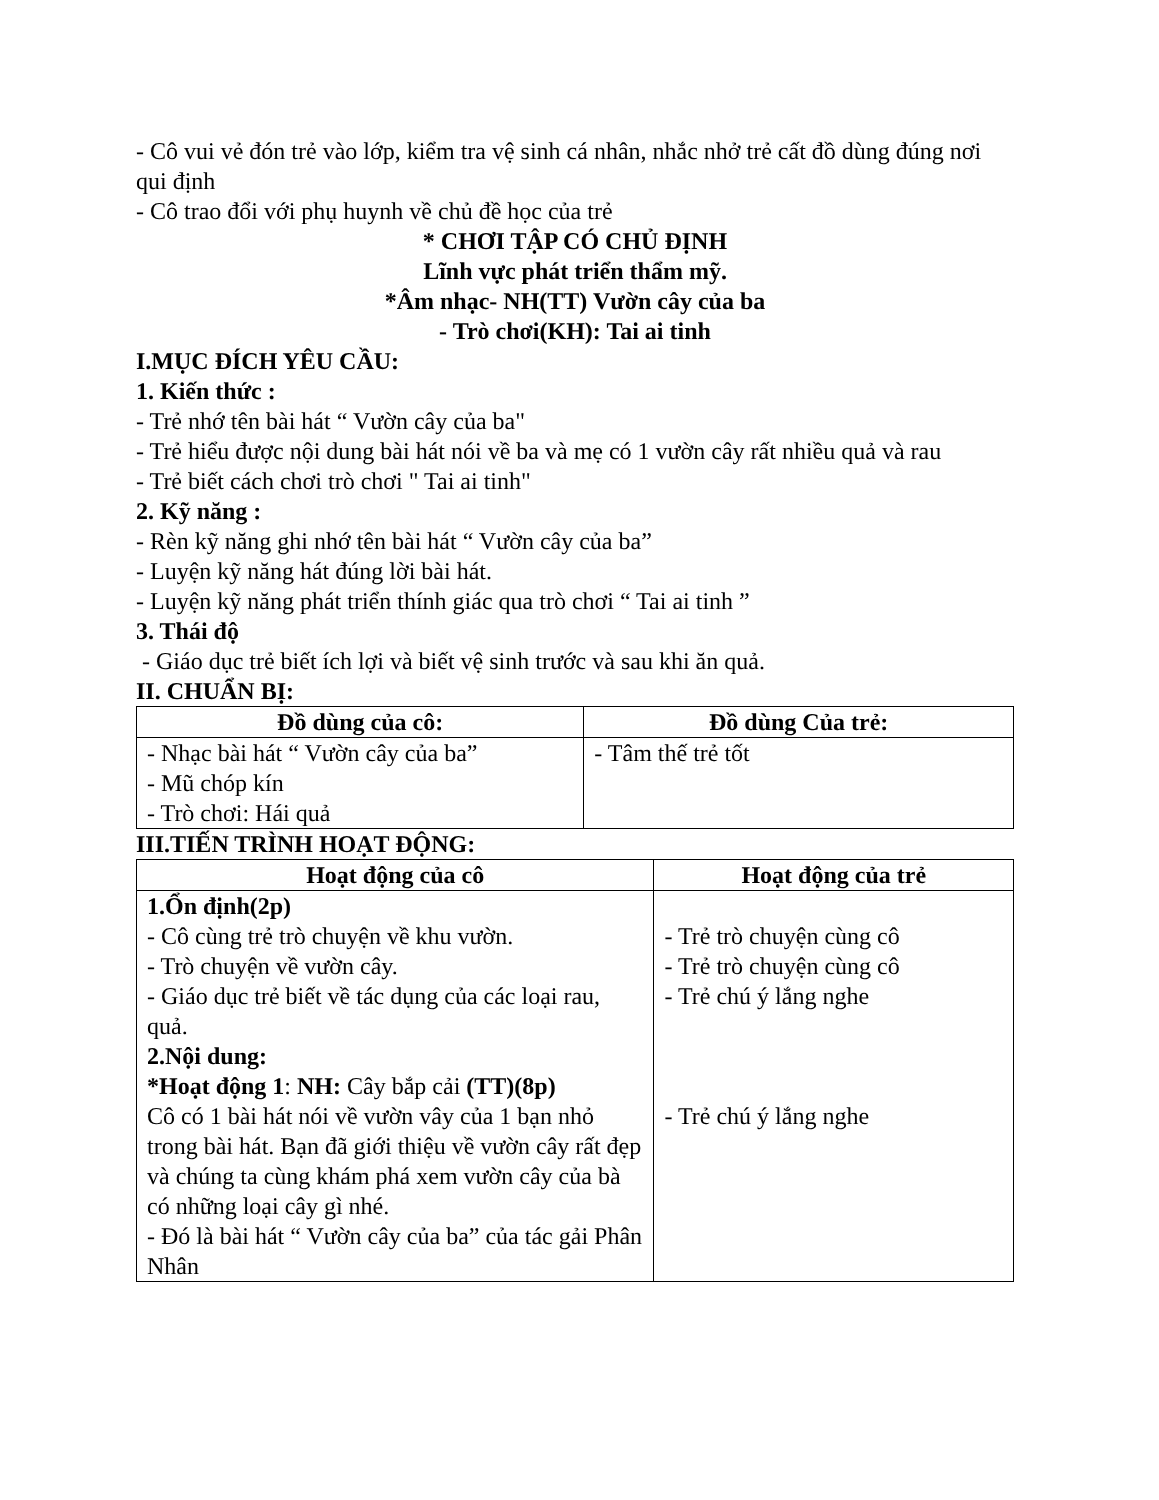- Cô vui vẻ đón trẻ vào lớp, kiểm tra vệ sinh cá nhân, nhắc nhở trẻ cất đồ dùng đúng nơi qui định
- Cô trao đổi với phụ huynh về chủ đề học của trẻ
* CHƠI TẬP CÓ CHỦ ĐỊNH
Lĩnh vực phát triển thẩm mỹ.
*Âm nhạc- NH(TT) Vườn cây của ba
- Trò chơi(KH): Tai ai tinh
I.MỤC ĐÍCH YÊU CẦU:
1. Kiến thức :
- Trẻ nhớ tên bài hát “ Vườn cây của ba"
- Trẻ hiểu được nội dung bài hát nói về ba và mẹ có 1 vườn cây rất nhiều quả và rau
- Trẻ biết cách chơi trò chơi " Tai ai tinh"
2. Kỹ năng :
- Rèn kỹ năng ghi nhớ tên bài hát “ Vườn cây của ba”
- Luyện kỹ năng hát đúng lời bài hát.
- Luyện kỹ năng phát triển thính giác qua trò chơi “ Tai ai tinh ”
3. Thái độ
- Giáo dục trẻ biết ích lợi và biết vệ sinh trước và sau khi ăn quả.
II. CHUẨN BỊ:
| Đồ dùng của cô: | Đồ dùng Của trẻ: |
| --- | --- |
| - Nhạc bài hát “ Vườn cây của ba” - Mũ chóp kín - Trò chơi: Hái quả | - Tâm thế trẻ tốt |
III.TIẾN TRÌNH HOẠT ĐỘNG:
| Hoạt động của cô | Hoạt động của trẻ |
| --- | --- |
| 1.Ổn định(2p) - Cô cùng trẻ trò chuyện về khu vườn. - Trò chuyện về vườn cây. - Giáo dục trẻ biết về tác dụng của các loại rau, quả. 2.Nội dung: *Hoạt động 1 : NH: Cây bắp cải (TT)(8p) Cô có 1 bài hát nói về vườn vây của 1 bạn nhỏ trong bài hát. Bạn đã giới thiệu về vườn cây rất đẹp và chúng ta cùng khám phá xem vườn cây của bà có những loại cây gì nhé. - Đó là bài hát “ Vườn cây của ba” của tác gải Phân Nhân | - Trẻ trò chuyện cùng cô - Trẻ trò chuyện cùng cô - Trẻ chú ý lắng nghe - Trẻ chú ý lắng nghe |